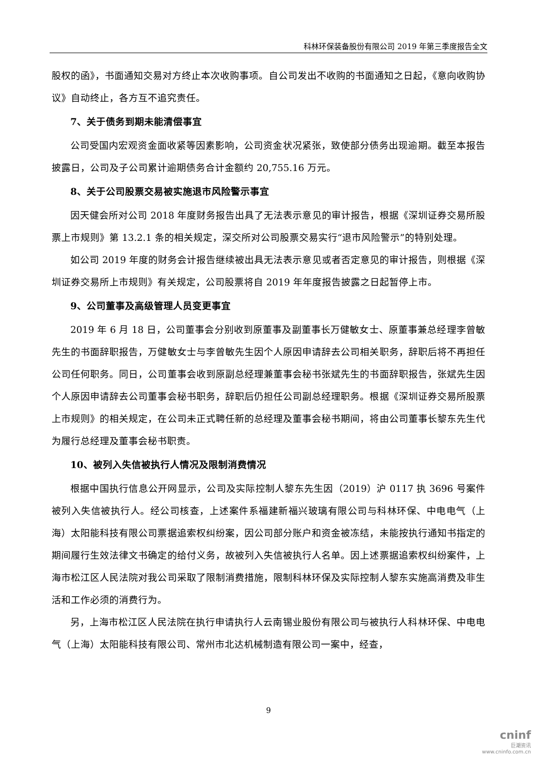科林环保装备股份有限公司 2019 年第三季度报告全文
股权的函》，书面通知交易对方终止本次收购事项。自公司发出不收购的书面通知之日起，《意向收购协议》自动终止，各方互不追究责任。
7、关于债务到期未能清偿事宜
公司受国内宏观资金面收紧等因素影响，公司资金状况紧张，致使部分债务出现逾期。截至本报告披露日，公司及子公司累计逾期债务合计金额约 20,755.16 万元。
8、关于公司股票交易被实施退市风险警示事宜
因天健会所对公司 2018 年度财务报告出具了无法表示意见的审计报告，根据《深圳证券交易所股票上市规则》第 13.2.1 条的相关规定，深交所对公司股票交易实行“退市风险警示”的特别处理。
如公司 2019 年度的财务会计报告继续被出具无法表示意见或者否定意见的审计报告，则根据《深圳证券交易所上市规则》有关规定，公司股票将自 2019 年年度报告披露之日起暂停上市。
9、公司董事及高级管理人员变更事宜
2019 年 6 月 18 日，公司董事会分别收到原董事及副董事长万健敏女士、原董事兼总经理李曾敏先生的书面辞职报告，万健敏女士与李曾敏先生因个人原因申请辞去公司相关职务，辞职后将不再担任公司任何职务。同日，公司董事会收到原副总经理兼董事会秘书张斌先生的书面辞职报告，张斌先生因个人原因申请辞去公司董事会秘书职务，辞职后仍担任公司副总经理职务。根据《深圳证券交易所股票上市规则》的相关规定，在公司未正式聘任新的总经理及董事会秘书期间，将由公司董事长黎东先生代为履行总经理及董事会秘书职责。
10、被列入失信被执行人情况及限制消费情况
根据中国执行信息公开网显示，公司及实际控制人黎东先生因（2019）沪 0117 执 3696 号案件被列入失信被执行人。经公司核查，上述案件系福建新福兴玻璃有限公司与科林环保、中电电气（上海）太阳能科技有限公司票据追索权纠纷案，因公司部分账户和资金被冻结，未能按执行通知书指定的期间履行生效法律文书确定的给付义务，故被列入失信被执行人名单。因上述票据追索权纠纷案件，上海市松江区人民法院对我公司采取了限制消费措施，限制科林环保及实际控制人黎东实施高消费及非生活和工作必须的消费行为。
另，上海市松江区人民法院在执行申请执行人云南锡业股份有限公司与被执行人科林环保、中电电气（上海）太阳能科技有限公司、常州市北达机械制造有限公司一案中，经查，
9
cninf
巨潮资讯
www.cninfo.com.cn